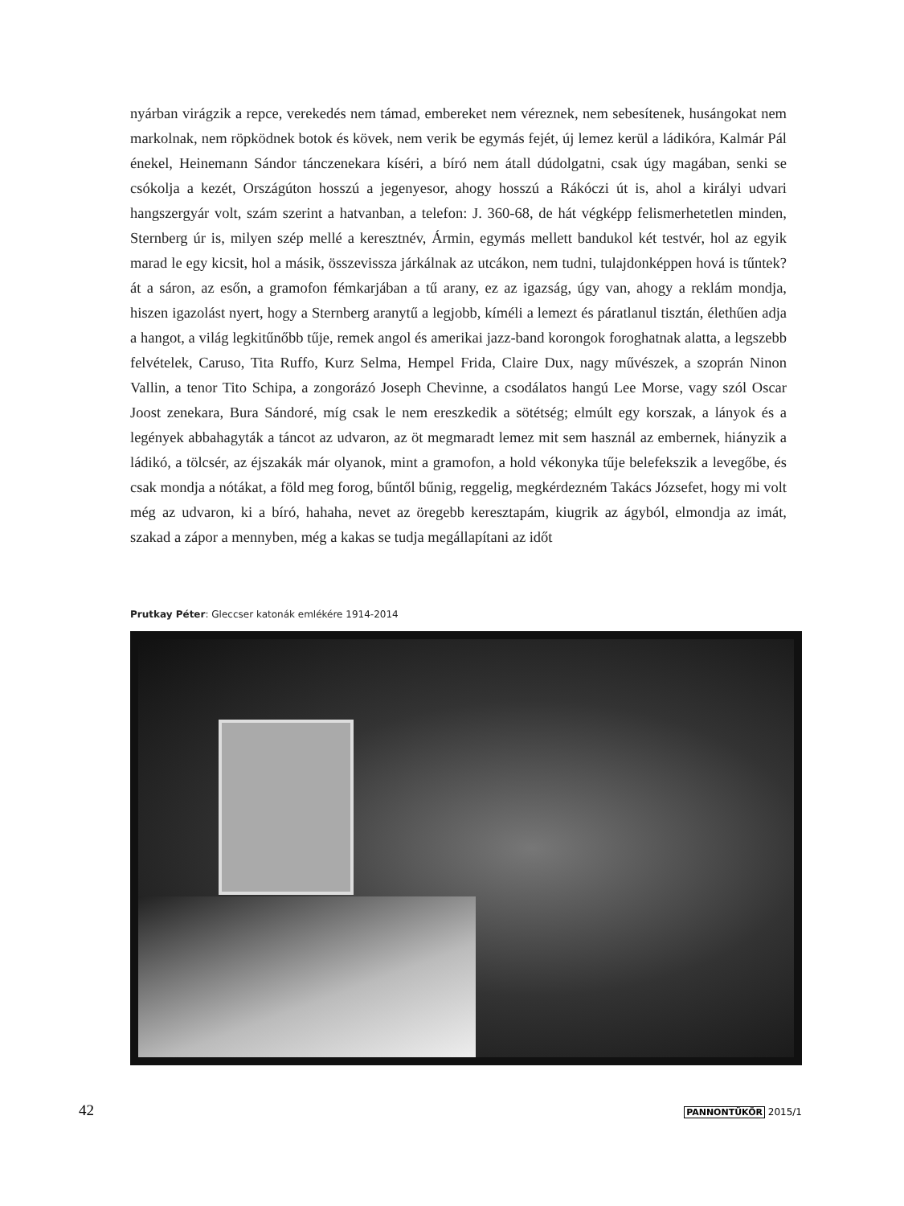nyárban virágzik a repce, verekedés nem támad, embereket nem véreznek, nem sebesítenek, husángokat nem markolnak, nem röpködnek botok és kövek, nem verik be egymás fejét, új lemez kerül a ládikóra, Kalmár Pál énekel, Heinemann Sándor tánczenekara kíséri, a bíró nem átall dúdolgatni, csak úgy magában, senki se csókolja a kezét, Országúton hosszú a jegenyesor, ahogy hosszú a Rákóczi út is, ahol a királyi udvari hangszergyár volt, szám szerint a hatvanban, a telefon: J. 360-68, de hát végképp felismerhetetlen minden, Sternberg úr is, milyen szép mellé a keresztnév, Ármin, egymás mellett bandukol két testvér, hol az egyik marad le egy kicsit, hol a másik, összevissza járkálnak az utcákon, nem tudni, tulajdonképpen hová is tűntek? át a sáron, az esőn, a gramofon fémkarjában a tű arany, ez az igazság, úgy van, ahogy a reklám mondja, hiszen igazolást nyert, hogy a Sternberg aranytű a legjobb, kíméli a lemezt és páratlanul tisztán, élethűen adja a hangot, a világ legkitűnőbb tűje, remek angol és amerikai jazz-band korongok foroghatnak alatta, a legszebb felvételek, Caruso, Tita Ruffo, Kurz Selma, Hempel Frida, Claire Dux, nagy művészek, a szoprán Ninon Vallin, a tenor Tito Schipa, a zongorázó Joseph Chevinne, a csodálatos hangú Lee Morse, vagy szól Oscar Joost zenekara, Bura Sándoré, míg csak le nem ereszkedik a sötétség; elmúlt egy korszak, a lányok és a legények abbahagyták a táncot az udvaron, az öt megmaradt lemez mit sem használ az embernek, hiányzik a ládikó, a tölcsér, az éjszakák már olyanok, mint a gramofon, a hold vékonyka tűje belefekszik a levegőbe, és csak mondja a nótákat, a föld meg forog, bűntől bűnig, reggelig, megkérdezném Takács Józsefet, hogy mi volt még az udvaron, ki a bíró, hahaha, nevet az öregebb keresztapám, kiugrik az ágyból, elmondja az imát, szakad a zápor a mennyben, még a kakas se tudja megállapítani az időt
Prutkay Péter: Gleccser katonák emlékére 1914-2014
42 PANNONTÜKÖR 2015/1